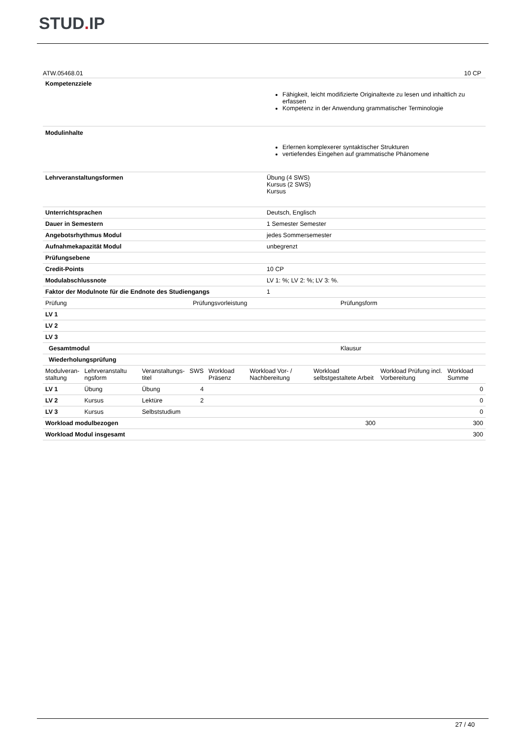STUD. IP
ATW.05468.01 10 CP
| Kompetenzziele Fähigkeit, leicht modifizierte Originaltexte zu lesen und inhaltlich zu erfassen Kompetenz in der Anwendung grammatischer Terminologie | |
| Modulinhalte Erlernen komplexerer syntaktischer Strukturen vertiefendes Eingehen auf grammatische Phänomene | |
| Lehrveranstaltungsformen | Übung (4 SWS) Kursus (2 SWS) Kursus |
| Unterrichtsprachen | Deutsch, Englisch |
| Dauer in Semestern | 1 Semester Semester |
| Angebotsrhythmus Modul | jedes Sommersemester |
| Aufnahmekapazität Modul | unbegrenzt |
| Prüfungsebene | |
| Credit-Points | 10 CP |
| Modulabschlussnote | LV 1: %; LV 2: %; LV 3: %. |
| Faktor der Modulnote für die Endnote des Studiengangs | 1 |
| Prüfung | Prüfungsvorleistung | Prüfungsform |
| LV 1 | | |
| LV 2 | | |
| LV 3 | | |
| Gesamtmodul | | Klausur |
| Wiederholungsprüfung | | |
| Modulveran- staltung | Lehrveranstaltu ngsform | Veranstaltungs- titel | SWS | Workload Präsenz | Workload Vor- / Nachbereitung | Workload selbstgestaltete Arbeit | Workload Prüfung incl. Vorbereitung | Workload Summe |
| --- | --- | --- | --- | --- | --- | --- | --- | --- |
| LV 1 | Übung | Übung | 4 | | | | | 0 |
| LV 2 | Kursus | Lektüre | 2 | | | | | 0 |
| LV 3 | Kursus | Selbststudium | | | | | | 0 |
| Workload modulbezogen | | | | | | 300 | | 300 |
| Workload Modul insgesamt | | | | | | | | 300 |
27 / 40